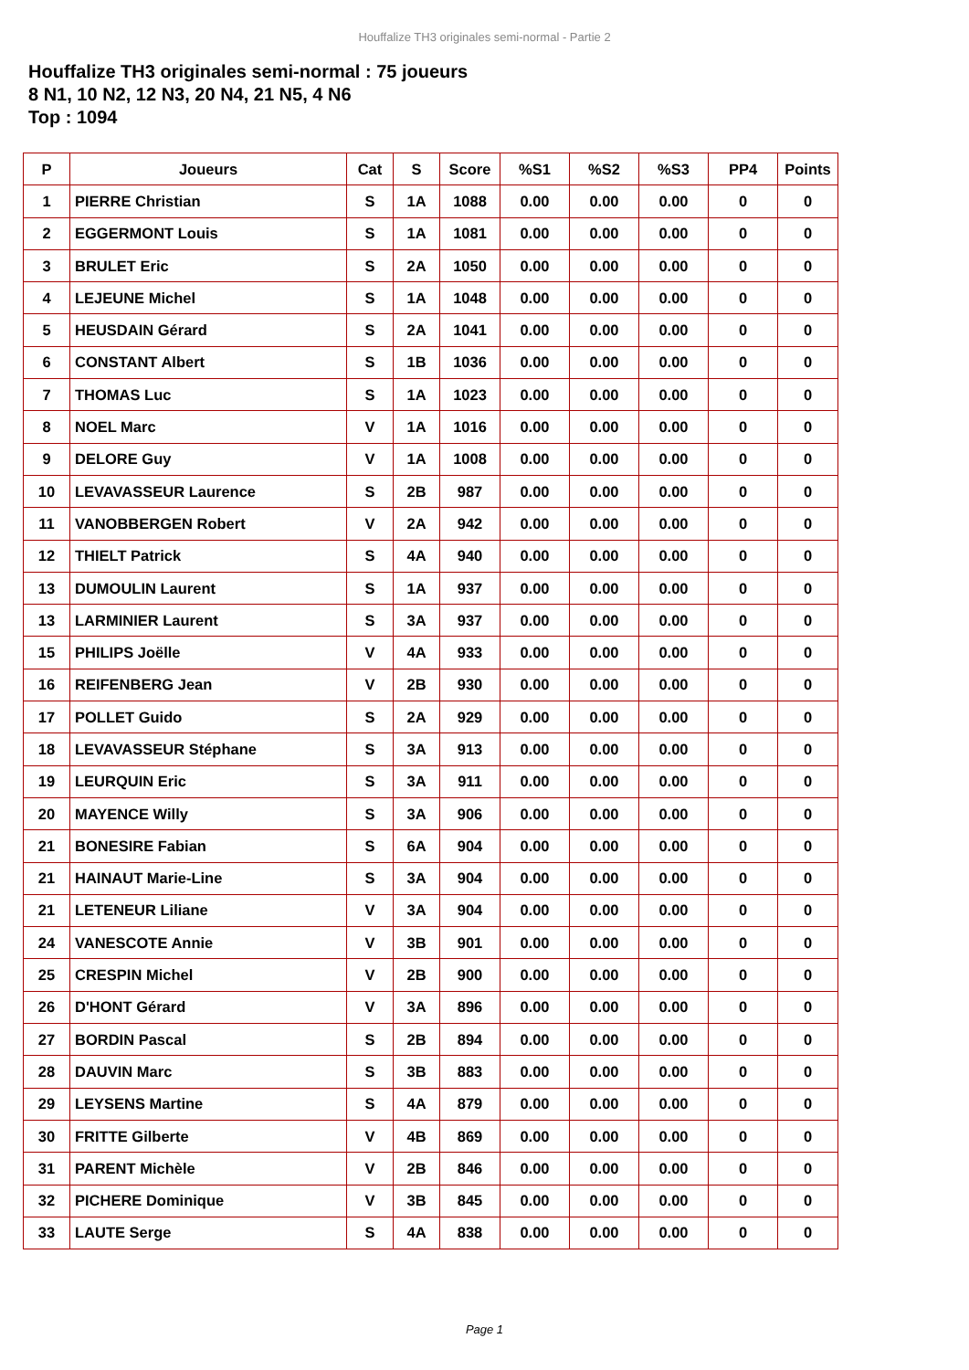Houffalize TH3 originales semi-normal - Partie 2
Houffalize TH3 originales semi-normal : 75 joueurs
8 N1, 10 N2, 12 N3, 20 N4, 21 N5, 4 N6
Top : 1094
| P | Joueurs | Cat | S | Score | %S1 | %S2 | %S3 | PP4 | Points |
| --- | --- | --- | --- | --- | --- | --- | --- | --- | --- |
| 1 | PIERRE Christian | S | 1A | 1088 | 0.00 | 0.00 | 0.00 | 0 | 0 |
| 2 | EGGERMONT Louis | S | 1A | 1081 | 0.00 | 0.00 | 0.00 | 0 | 0 |
| 3 | BRULET Eric | S | 2A | 1050 | 0.00 | 0.00 | 0.00 | 0 | 0 |
| 4 | LEJEUNE Michel | S | 1A | 1048 | 0.00 | 0.00 | 0.00 | 0 | 0 |
| 5 | HEUSDAIN Gérard | S | 2A | 1041 | 0.00 | 0.00 | 0.00 | 0 | 0 |
| 6 | CONSTANT Albert | S | 1B | 1036 | 0.00 | 0.00 | 0.00 | 0 | 0 |
| 7 | THOMAS Luc | S | 1A | 1023 | 0.00 | 0.00 | 0.00 | 0 | 0 |
| 8 | NOEL Marc | V | 1A | 1016 | 0.00 | 0.00 | 0.00 | 0 | 0 |
| 9 | DELORE Guy | V | 1A | 1008 | 0.00 | 0.00 | 0.00 | 0 | 0 |
| 10 | LEVAVASSEUR Laurence | S | 2B | 987 | 0.00 | 0.00 | 0.00 | 0 | 0 |
| 11 | VANOBBERGEN Robert | V | 2A | 942 | 0.00 | 0.00 | 0.00 | 0 | 0 |
| 12 | THIELT Patrick | S | 4A | 940 | 0.00 | 0.00 | 0.00 | 0 | 0 |
| 13 | DUMOULIN Laurent | S | 1A | 937 | 0.00 | 0.00 | 0.00 | 0 | 0 |
| 13 | LARMINIER Laurent | S | 3A | 937 | 0.00 | 0.00 | 0.00 | 0 | 0 |
| 15 | PHILIPS Joëlle | V | 4A | 933 | 0.00 | 0.00 | 0.00 | 0 | 0 |
| 16 | REIFENBERG Jean | V | 2B | 930 | 0.00 | 0.00 | 0.00 | 0 | 0 |
| 17 | POLLET Guido | S | 2A | 929 | 0.00 | 0.00 | 0.00 | 0 | 0 |
| 18 | LEVAVASSEUR Stéphane | S | 3A | 913 | 0.00 | 0.00 | 0.00 | 0 | 0 |
| 19 | LEURQUIN Eric | S | 3A | 911 | 0.00 | 0.00 | 0.00 | 0 | 0 |
| 20 | MAYENCE Willy | S | 3A | 906 | 0.00 | 0.00 | 0.00 | 0 | 0 |
| 21 | BONESIRE Fabian | S | 6A | 904 | 0.00 | 0.00 | 0.00 | 0 | 0 |
| 21 | HAINAUT Marie-Line | S | 3A | 904 | 0.00 | 0.00 | 0.00 | 0 | 0 |
| 21 | LETENEUR Liliane | V | 3A | 904 | 0.00 | 0.00 | 0.00 | 0 | 0 |
| 24 | VANESCOTE Annie | V | 3B | 901 | 0.00 | 0.00 | 0.00 | 0 | 0 |
| 25 | CRESPIN Michel | V | 2B | 900 | 0.00 | 0.00 | 0.00 | 0 | 0 |
| 26 | D'HONT Gérard | V | 3A | 896 | 0.00 | 0.00 | 0.00 | 0 | 0 |
| 27 | BORDIN Pascal | S | 2B | 894 | 0.00 | 0.00 | 0.00 | 0 | 0 |
| 28 | DAUVIN Marc | S | 3B | 883 | 0.00 | 0.00 | 0.00 | 0 | 0 |
| 29 | LEYSENS Martine | S | 4A | 879 | 0.00 | 0.00 | 0.00 | 0 | 0 |
| 30 | FRITTE Gilberte | V | 4B | 869 | 0.00 | 0.00 | 0.00 | 0 | 0 |
| 31 | PARENT Michèle | V | 2B | 846 | 0.00 | 0.00 | 0.00 | 0 | 0 |
| 32 | PICHERE Dominique | V | 3B | 845 | 0.00 | 0.00 | 0.00 | 0 | 0 |
| 33 | LAUTE Serge | S | 4A | 838 | 0.00 | 0.00 | 0.00 | 0 | 0 |
Page 1